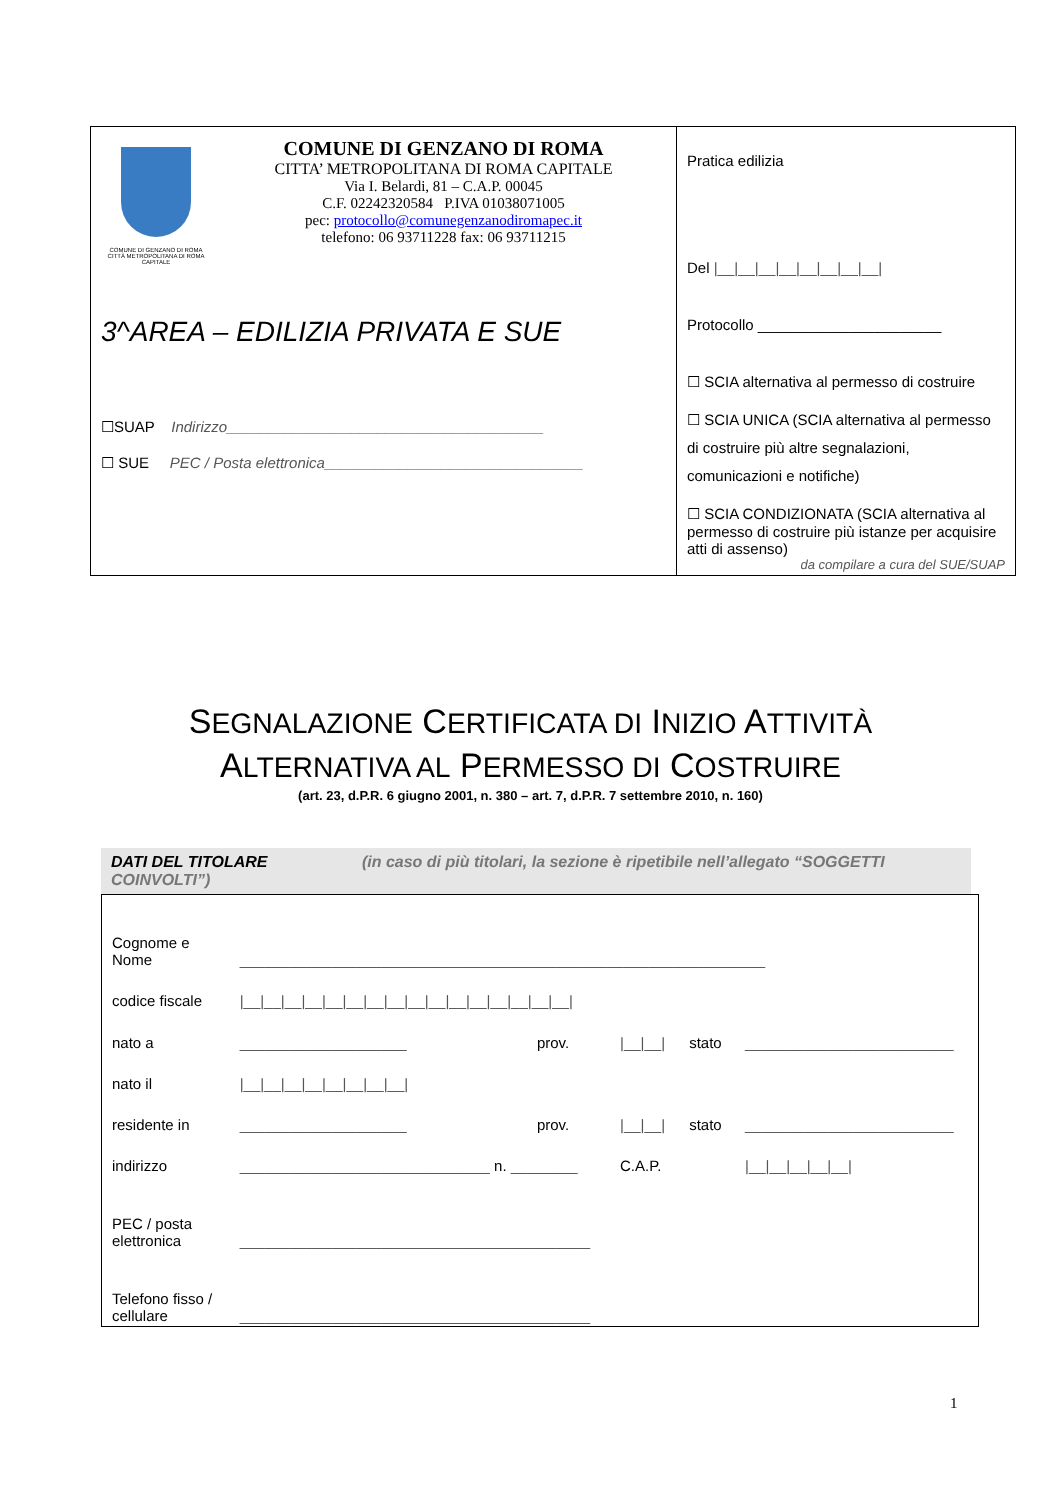COMUNE DI GENZANO DI ROMA
CITTÀ METROPOLITANA DI ROMA CAPITALE
COMUNE DI GENZANO DI ROMA
CITTA’ METROPOLITANA DI ROMA CAPITALE
Via I. Belardi, 81 – C.A.P. 00045
C.F. 02242320584 P.IVA 01038071005
pec: protocollo@comunegenzanodiromapec.it
telefono: 06 93711228 fax: 06 93711215
3^AREA – EDILIZIA PRIVATA E SUE
☐SUAP Indirizzo______________________________________
☐ SUE PEC / Posta elettronica_______________________________
Pratica edilizia
Del |__|__|__|__|__|__|__|__|
Protocollo ______________________
☐ SCIA alternativa al permesso di costruire
☐ SCIA UNICA (SCIA alternativa al permesso di costruire più altre segnalazioni, comunicazioni e notifiche)
☐ SCIA CONDIZIONATA (SCIA alternativa al permesso di costruire più istanze per acquisire atti di assenso)
da compilare a cura del SUE/SUAP
SEGNALAZIONE CERTIFICATA DI INIZIO ATTIVITÀ
ALTERNATIVA AL PERMESSO DI COSTRUIRE
(art. 23, d.P.R. 6 giugno 2001, n. 380 – art. 7, d.P.R. 7 settembre 2010, n. 160)
DATI DEL TITOLARE (in caso di più titolari, la sezione è ripetibile nell’allegato “SOGGETTI COINVOLTI”)
| Cognome e Nome | _______________________________________________________________ | | | | |
| codice fiscale | /__/__/__/__/__/__/__/__/__/__/__/__/__/__/__/__/ | | | | |
| nato a | ____________________ | prov. | /__/__/ | stato | _________________________ |
| nato il | /__/__/__/__/__/__/__/__/ | | | | |
| residente in | ____________________ | prov. | /__/__/ | stato | _________________________ |
| indirizzo | ______________________________ n. ________ | | C.A.P. | | /__/__/__/__/__/ |
| PEC / posta elettronica | __________________________________________ | | | | |
| Telefono fisso / cellulare | __________________________________________ | | | | |
1